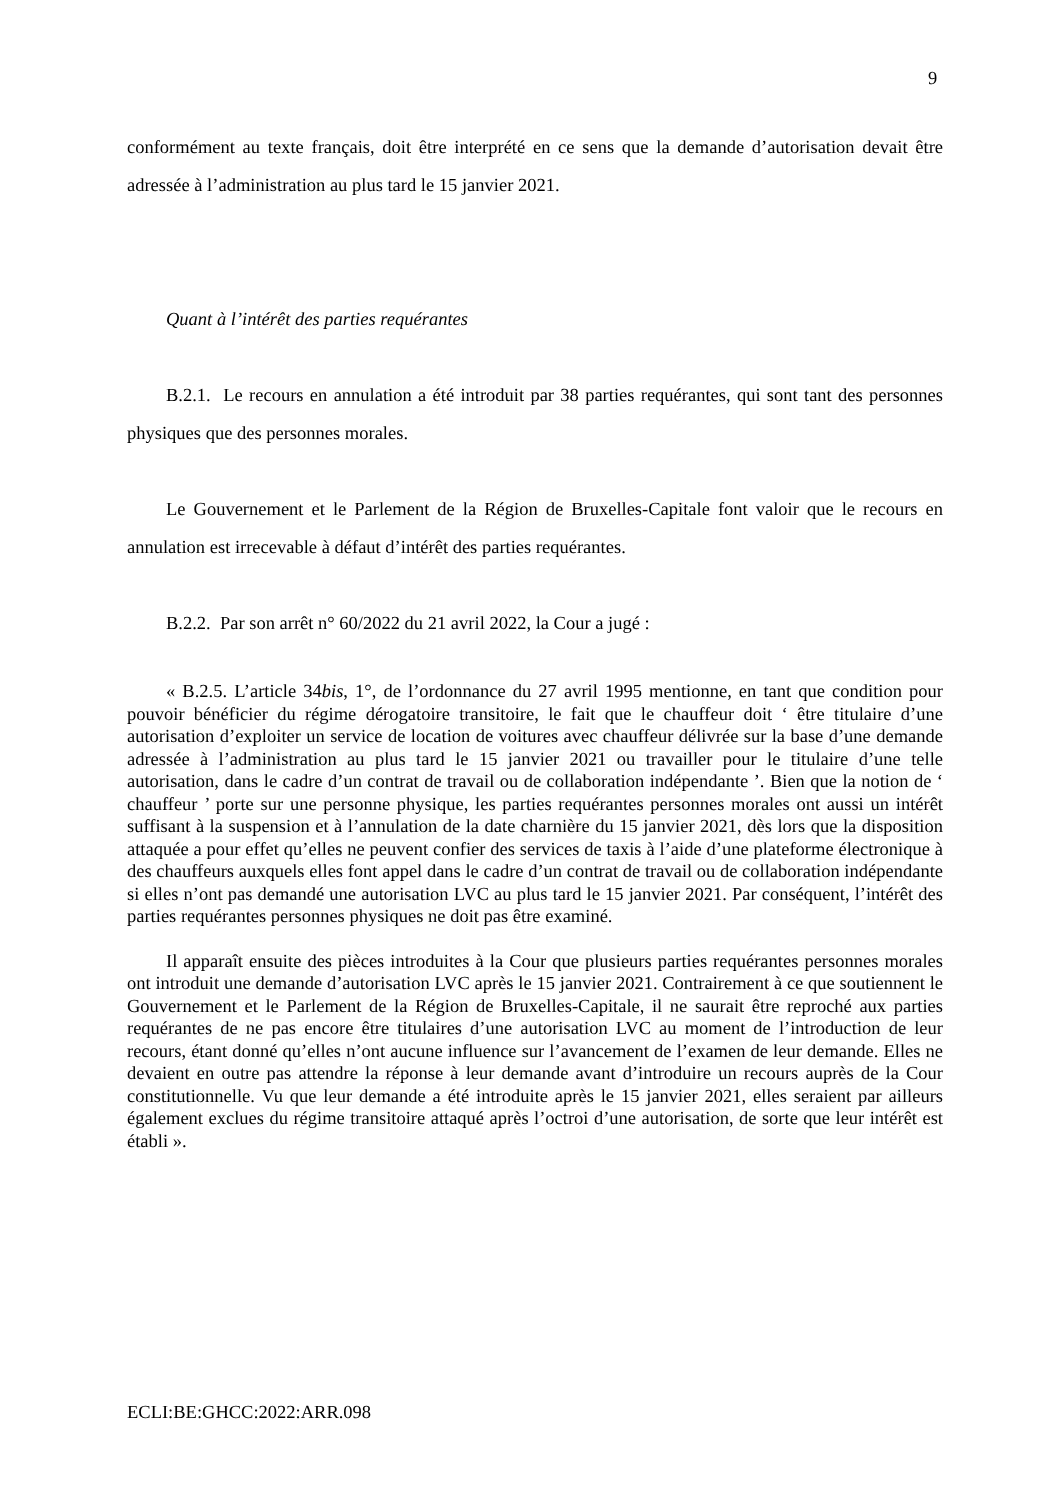9
conformément au texte français, doit être interprété en ce sens que la demande d’autorisation devait être adressée à l’administration au plus tard le 15 janvier 2021.
Quant à l’intérêt des parties requérantes
B.2.1. Le recours en annulation a été introduit par 38 parties requérantes, qui sont tant des personnes physiques que des personnes morales.
Le Gouvernement et le Parlement de la Région de Bruxelles-Capitale font valoir que le recours en annulation est irrecevable à défaut d’intérêt des parties requérantes.
B.2.2. Par son arrêt n° 60/2022 du 21 avril 2022, la Cour a jugé :
« B.2.5. L’article 34bis, 1°, de l’ordonnance du 27 avril 1995 mentionne, en tant que condition pour pouvoir bénéficier du régime dérogatoire transitoire, le fait que le chauffeur doit ‘ être titulaire d’une autorisation d’exploiter un service de location de voitures avec chauffeur délivrée sur la base d’une demande adressée à l’administration au plus tard le 15 janvier 2021 ou travailler pour le titulaire d’une telle autorisation, dans le cadre d’un contrat de travail ou de collaboration indépendante ’. Bien que la notion de ‘ chauffeur ’ porte sur une personne physique, les parties requérantes personnes morales ont aussi un intérêt suffisant à la suspension et à l’annulation de la date charnière du 15 janvier 2021, dès lors que la disposition attaquée a pour effet qu’elles ne peuvent confier des services de taxis à l’aide d’une plateforme électronique à des chauffeurs auxquels elles font appel dans le cadre d’un contrat de travail ou de collaboration indépendante si elles n’ont pas demandé une autorisation LVC au plus tard le 15 janvier 2021. Par conséquent, l’intérêt des parties requérantes personnes physiques ne doit pas être examiné.
Il apparaît ensuite des pièces introduites à la Cour que plusieurs parties requérantes personnes morales ont introduit une demande d’autorisation LVC après le 15 janvier 2021. Contrairement à ce que soutiennent le Gouvernement et le Parlement de la Région de Bruxelles-Capitale, il ne saurait être reproché aux parties requérantes de ne pas encore être titulaires d’une autorisation LVC au moment de l’introduction de leur recours, étant donné qu’elles n’ont aucune influence sur l’avancement de l’examen de leur demande. Elles ne devaient en outre pas attendre la réponse à leur demande avant d’introduire un recours auprès de la Cour constitutionnelle. Vu que leur demande a été introduite après le 15 janvier 2021, elles seraient par ailleurs également exclues du régime transitoire attaqué après l’octroi d’une autorisation, de sorte que leur intérêt est établi ».
ECLI:BE:GHCC:2022:ARR.098